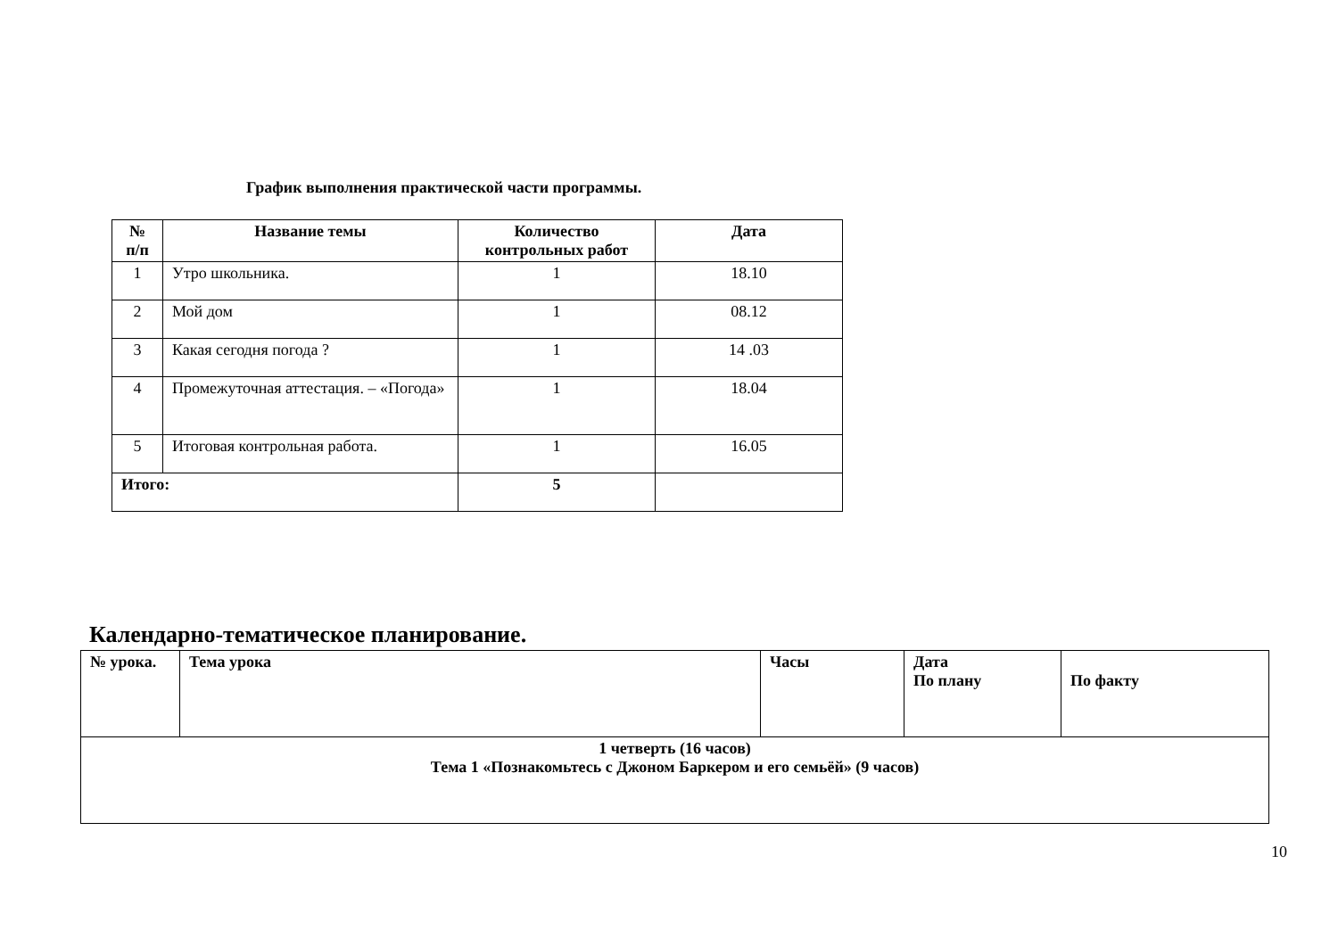График выполнения практической части программы.
| № п/п | Название темы | Количество контрольных работ | Дата |
| --- | --- | --- | --- |
| 1 | Утро школьника. | 1 | 18.10 |
| 2 | Мой дом | 1 | 08.12 |
| 3 | Какая сегодня погода ? | 1 | 14 .03 |
| 4 | Промежуточная аттестация. – «Погода» | 1 | 18.04 |
| 5 | Итоговая контрольная работа. | 1 | 16.05 |
| Итого: | | 5 | |
Календарно-тематическое планирование.
| № урока. | Тема урока | Часы | Дата По плану | По факту |
| --- | --- | --- | --- | --- |
| 1 четверть (16 часов) Тема 1 «Познакомьтесь с Джоном Баркером и его семьёй» (9 часов) | | | | |
10